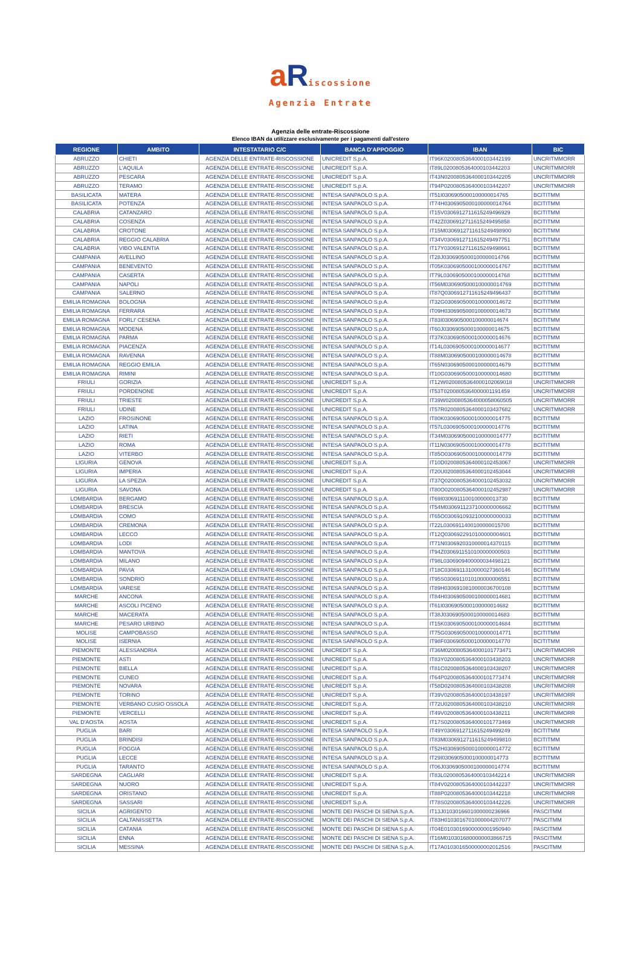a Riscossione
Agenzia Entrate
Agenzia delle entrate-Riscossione
Elenco IBAN da utilizzare esclusivamente per i pagamenti dall'estero
| REGIONE | AMBITO | INTESTATARIO C/C | BANCA D'APPOGGIO | IBAN | BIC |
| --- | --- | --- | --- | --- | --- |
| ABRUZZO | CHIETI | AGENZIA DELLE ENTRATE-RISCOSSIONE | UNICREDIT S.p.A. | IT96K0200805364000103442199 | UNCRITMMORR |
| ABRUZZO | L'AQUILA | AGENZIA DELLE ENTRATE-RISCOSSIONE | UNICREDIT S.p.A. | IT89L0200805364000103442203 | UNCRITMMORR |
| ABRUZZO | PESCARA | AGENZIA DELLE ENTRATE-RISCOSSIONE | UNICREDIT S.p.A. | IT43N0200805364000103442205 | UNCRITMMORR |
| ABRUZZO | TERAMO | AGENZIA DELLE ENTRATE-RISCOSSIONE | UNICREDIT S.p.A. | IT94P0200805364000103442207 | UNCRITMMORR |
| BASILICATA | MATERA | AGENZIA DELLE ENTRATE-RISCOSSIONE | INTESA SANPAOLO S.p.A. | IT51I0306905000100000014765 | BCITITMM |
| BASILICATA | POTENZA | AGENZIA DELLE ENTRATE-RISCOSSIONE | INTESA SANPAOLO S.p.A. | IT74H0306905000100000014764 | BCITITMM |
| CALABRIA | CATANZARO | AGENZIA DELLE ENTRATE-RISCOSSIONE | INTESA SANPAOLO S.p.A. | IT15V0306912711615249496929 | BCITITMM |
| CALABRIA | COSENZA | AGENZIA DELLE ENTRATE-RISCOSSIONE | INTESA SANPAOLO S.p.A. | IT42Z0306912711615249495858 | BCITITMM |
| CALABRIA | CROTONE | AGENZIA DELLE ENTRATE-RISCOSSIONE | INTESA SANPAOLO S.p.A. | IT15M0306912711615249498900 | BCITITMM |
| CALABRIA | REGGIO CALABRIA | AGENZIA DELLE ENTRATE-RISCOSSIONE | INTESA SANPAOLO S.p.A. | IT34V0306912711615249497751 | BCITITMM |
| CALABRIA | VIBO VALENTIA | AGENZIA DELLE ENTRATE-RISCOSSIONE | INTESA SANPAOLO S.p.A. | IT17Y0306912711615249498661 | BCITITMM |
| CAMPANIA | AVELLINO | AGENZIA DELLE ENTRATE-RISCOSSIONE | INTESA SANPAOLO S.p.A. | IT28J0306905000100000014766 | BCITITMM |
| CAMPANIA | BENEVENTO | AGENZIA DELLE ENTRATE-RISCOSSIONE | INTESA SANPAOLO S.p.A. | IT05K0306905000100000014767 | BCITITMM |
| CAMPANIA | CASERTA | AGENZIA DELLE ENTRATE-RISCOSSIONE | INTESA SANPAOLO S.p.A. | IT79L0306905000100000014768 | BCITITMM |
| CAMPANIA | NAPOLI | AGENZIA DELLE ENTRATE-RISCOSSIONE | INTESA SANPAOLO S.p.A. | IT56M0306905000100000014769 | BCITITMM |
| CAMPANIA | SALERNO | AGENZIA DELLE ENTRATE-RISCOSSIONE | INTESA SANPAOLO S.p.A. | IT87Q0306912711615249496437 | BCITITMM |
| EMILIA ROMAGNA | BOLOGNA | AGENZIA DELLE ENTRATE-RISCOSSIONE | INTESA SANPAOLO S.p.A. | IT32G0306905000100000014672 | BCITITMM |
| EMILIA ROMAGNA | FERRARA | AGENZIA DELLE ENTRATE-RISCOSSIONE | INTESA SANPAOLO S.p.A. | IT09H0306905000100000014673 | BCITITMM |
| EMILIA ROMAGNA | FORLI' CESENA | AGENZIA DELLE ENTRATE-RISCOSSIONE | INTESA SANPAOLO S.p.A. | IT83I0306905000100000014674 | BCITITMM |
| EMILIA ROMAGNA | MODENA | AGENZIA DELLE ENTRATE-RISCOSSIONE | INTESA SANPAOLO S.p.A. | IT60J0306905000100000014675 | BCITITMM |
| EMILIA ROMAGNA | PARMA | AGENZIA DELLE ENTRATE-RISCOSSIONE | INTESA SANPAOLO S.p.A. | IT37K0306905000100000014676 | BCITITMM |
| EMILIA ROMAGNA | PIACENZA | AGENZIA DELLE ENTRATE-RISCOSSIONE | INTESA SANPAOLO S.p.A. | IT14L0306905000100000014677 | BCITITMM |
| EMILIA ROMAGNA | RAVENNA | AGENZIA DELLE ENTRATE-RISCOSSIONE | INTESA SANPAOLO S.p.A. | IT88M0306905000100000014678 | BCITITMM |
| EMILIA ROMAGNA | REGGIO EMILIA | AGENZIA DELLE ENTRATE-RISCOSSIONE | INTESA SANPAOLO S.p.A. | IT65N0306905000100000014679 | BCITITMM |
| EMILIA ROMAGNA | RIMINI | AGENZIA DELLE ENTRATE-RISCOSSIONE | INTESA SANPAOLO S.p.A. | IT10G0306905000100000014680 | BCITITMM |
| FRIULI | GORIZIA | AGENZIA DELLE ENTRATE-RISCOSSIONE | UNICREDIT S.p.A. | IT12W0200805364000102069018 | UNCRITMMORR |
| FRIULI | PORDENONE | AGENZIA DELLE ENTRATE-RISCOSSIONE | UNICREDIT S.p.A. | IT53T0200805364000001191459 | UNCRITMMORR |
| FRIULI | TRIESTE | AGENZIA DELLE ENTRATE-RISCOSSIONE | UNICREDIT S.p.A. | IT39W0200805364000058060505 | UNCRITMMORR |
| FRIULI | UDINE | AGENZIA DELLE ENTRATE-RISCOSSIONE | UNICREDIT S.p.A. | IT57R0200805364000103437682 | UNCRITMMORR |
| LAZIO | FROSINONE | AGENZIA DELLE ENTRATE-RISCOSSIONE | INTESA SANPAOLO S.p.A. | IT80K0306905000100000014775 | BCITITMM |
| LAZIO | LATINA | AGENZIA DELLE ENTRATE-RISCOSSIONE | INTESA SANPAOLO S.p.A. | IT57L0306905000100000014776 | BCITITMM |
| LAZIO | RIETI | AGENZIA DELLE ENTRATE-RISCOSSIONE | INTESA SANPAOLO S.p.A. | IT34M0306905000100000014777 | BCITITMM |
| LAZIO | ROMA | AGENZIA DELLE ENTRATE-RISCOSSIONE | INTESA SANPAOLO S.p.A. | IT11N0306905000100000014778 | BCITITMM |
| LAZIO | VITERBO | AGENZIA DELLE ENTRATE-RISCOSSIONE | INTESA SANPAOLO S.p.A. | IT85O0306905000100000014779 | BCITITMM |
| LIGURIA | GENOVA | AGENZIA DELLE ENTRATE-RISCOSSIONE | UNICREDIT S.p.A. | IT10D0200805364000102453067 | UNCRITMMORR |
| LIGURIA | IMPERIA | AGENZIA DELLE ENTRATE-RISCOSSIONE | UNICREDIT S.p.A. | IT20U0200805364000102453044 | UNCRITMMORR |
| LIGURIA | LA SPEZIA | AGENZIA DELLE ENTRATE-RISCOSSIONE | UNICREDIT S.p.A. | IT37Q0200805364000102453032 | UNCRITMMORR |
| LIGURIA | SAVONA | AGENZIA DELLE ENTRATE-RISCOSSIONE | UNICREDIT S.p.A. | IT80O0200805364000102452987 | UNCRITMMORR |
| LOMBARDIA | BERGAMO | AGENZIA DELLE ENTRATE-RISCOSSIONE | INTESA SANPAOLO S.p.A. | IT69I0306911100100000013730 | BCITITMM |
| LOMBARDIA | BRESCIA | AGENZIA DELLE ENTRATE-RISCOSSIONE | INTESA SANPAOLO S.p.A. | IT54M0306911237100000006662 | BCITITMM |
| LOMBARDIA | COMO | AGENZIA DELLE ENTRATE-RISCOSSIONE | INTESA SANPAOLO S.p.A. | IT65O0306910932100000000033 | BCITITMM |
| LOMBARDIA | CREMONA | AGENZIA DELLE ENTRATE-RISCOSSIONE | INTESA SANPAOLO S.p.A. | IT22L0306911400100000015700 | BCITITMM |
| LOMBARDIA | LECCO | AGENZIA DELLE ENTRATE-RISCOSSIONE | INTESA SANPAOLO S.p.A. | IT12Q0306922910100000004601 | BCITITMM |
| LOMBARDIA | LODI | AGENZIA DELLE ENTRATE-RISCOSSIONE | INTESA SANPAOLO S.p.A. | IT71N0306920310000014370115 | BCITITMM |
| LOMBARDIA | MANTOVA | AGENZIA DELLE ENTRATE-RISCOSSIONE | INTESA SANPAOLO S.p.A. | IT94Z0306911510100000000503 | BCITITMM |
| LOMBARDIA | MILANO | AGENZIA DELLE ENTRATE-RISCOSSIONE | INTESA SANPAOLO S.p.A. | IT98L0306909400000034498121 | BCITITMM |
| LOMBARDIA | PAVIA | AGENZIA DELLE ENTRATE-RISCOSSIONE | INTESA SANPAOLO S.p.A. | IT18C0306911310000027360146 | BCITITMM |
| LOMBARDIA | SONDRIO | AGENZIA DELLE ENTRATE-RISCOSSIONE | INTESA SANPAOLO S.p.A. | IT95S0306911010100000006551 | BCITITMM |
| LOMBARDIA | VARESE | AGENZIA DELLE ENTRATE-RISCOSSIONE | INTESA SANPAOLO S.p.A. | IT89H0306910810000036700108 | BCITITMM |
| MARCHE | ANCONA | AGENZIA DELLE ENTRATE-RISCOSSIONE | INTESA SANPAOLO S.p.A. | IT84H0306905000100000014681 | BCITITMM |
| MARCHE | ASCOLI PICENO | AGENZIA DELLE ENTRATE-RISCOSSIONE | INTESA SANPAOLO S.p.A. | IT61I0306905000100000014682 | BCITITMM |
| MARCHE | MACERATA | AGENZIA DELLE ENTRATE-RISCOSSIONE | INTESA SANPAOLO S.p.A. | IT38J0306905000100000014683 | BCITITMM |
| MARCHE | PESARO URBINO | AGENZIA DELLE ENTRATE-RISCOSSIONE | INTESA SANPAOLO S.p.A. | IT15K0306905000100000014684 | BCITITMM |
| MOLISE | CAMPOBASSO | AGENZIA DELLE ENTRATE-RISCOSSIONE | INTESA SANPAOLO S.p.A. | IT75G0306905000100000014771 | BCITITMM |
| MOLISE | ISERNIA | AGENZIA DELLE ENTRATE-RISCOSSIONE | INTESA SANPAOLO S.p.A. | IT98F0306905000100000014770 | BCITITMM |
| PIEMONTE | ALESSANDRIA | AGENZIA DELLE ENTRATE-RISCOSSIONE | UNICREDIT S.p.A. | IT36M0200805364000101773471 | UNCRITMMORR |
| PIEMONTE | ASTI | AGENZIA DELLE ENTRATE-RISCOSSIONE | UNICREDIT S.p.A. | IT83Y0200805364000103438203 | UNCRITMMORR |
| PIEMONTE | BIELLA | AGENZIA DELLE ENTRATE-RISCOSSIONE | UNICREDIT S.p.A. | IT81C0200805364000103438207 | UNCRITMMORR |
| PIEMONTE | CUNEO | AGENZIA DELLE ENTRATE-RISCOSSIONE | UNICREDIT S.p.A. | IT64P0200805364000101773474 | UNCRITMMORR |
| PIEMONTE | NOVARA | AGENZIA DELLE ENTRATE-RISCOSSIONE | UNICREDIT S.p.A. | IT58D0200805364000103438208 | UNCRITMMORR |
| PIEMONTE | TORINO | AGENZIA DELLE ENTRATE-RISCOSSIONE | UNICREDIT S.p.A. | IT39V0200805364000103438197 | UNCRITMMORR |
| PIEMONTE | VERBANO CUSIO OSSOLA | AGENZIA DELLE ENTRATE-RISCOSSIONE | UNICREDIT S.p.A. | IT72U0200805364000103438210 | UNCRITMMORR |
| PIEMONTE | VERCELLI | AGENZIA DELLE ENTRATE-RISCOSSIONE | UNICREDIT S.p.A. | IT49V0200805364000103438211 | UNCRITMMORR |
| VAL D'AOSTA | AOSTA | AGENZIA DELLE ENTRATE-RISCOSSIONE | UNICREDIT S.p.A. | IT17S0200805364000101773469 | UNCRITMMORR |
| PUGLIA | BARI | AGENZIA DELLE ENTRATE-RISCOSSIONE | INTESA SANPAOLO S.p.A. | IT49Y0306912711615249499249 | BCITITMM |
| PUGLIA | BRINDISI | AGENZIA DELLE ENTRATE-RISCOSSIONE | INTESA SANPAOLO S.p.A. | IT83M0306912711615249499810 | BCITITMM |
| PUGLIA | FOGGIA | AGENZIA DELLE ENTRATE-RISCOSSIONE | INTESA SANPAOLO S.p.A. | IT52H0306905000100000014772 | BCITITMM |
| PUGLIA | LECCE | AGENZIA DELLE ENTRATE-RISCOSSIONE | INTESA SANPAOLO S.p.A. | IT29I0306905000100000014773 | BCITITMM |
| PUGLIA | TARANTO | AGENZIA DELLE ENTRATE-RISCOSSIONE | INTESA SANPAOLO S.p.A. | IT06J0306905000100000014774 | BCITITMM |
| SARDEGNA | CAGLIARI | AGENZIA DELLE ENTRATE-RISCOSSIONE | UNICREDIT S.p.A. | IT83L0200805364000103442214 | UNCRITMMORR |
| SARDEGNA | NUORO | AGENZIA DELLE ENTRATE-RISCOSSIONE | UNICREDIT S.p.A. | IT84V0200805364000103442237 | UNCRITMMORR |
| SARDEGNA | ORISTANO | AGENZIA DELLE ENTRATE-RISCOSSIONE | UNICREDIT S.p.A. | IT88P0200805364000103442218 | UNCRITMMORR |
| SARDEGNA | SASSARI | AGENZIA DELLE ENTRATE-RISCOSSIONE | UNICREDIT S.p.A. | IT78S0200805364000103442226 | UNCRITMMORR |
| SICILIA | AGRIGENTO | AGENZIA DELLE ENTRATE-RISCOSSIONE | MONTE DEI PASCHI DI SIENA S.p.A. | IT13J0103016601000000236966 | PASCITMM |
| SICILIA | CALTANISSETTA | AGENZIA DELLE ENTRATE-RISCOSSIONE | MONTE DEI PASCHI DI SIENA S.p.A. | IT83H0103016701000004207077 | PASCITMM |
| SICILIA | CATANIA | AGENZIA DELLE ENTRATE-RISCOSSIONE | MONTE DEI PASCHI DI SIENA S.p.A. | IT04E0103016900000001950940 | PASCITMM |
| SICILIA | ENNA | AGENZIA DELLE ENTRATE-RISCOSSIONE | MONTE DEI PASCHI DI SIENA S.p.A. | IT16M0103016800000003866715 | PASCITMM |
| SICILIA | MESSINA | AGENZIA DELLE ENTRATE-RISCOSSIONE | MONTE DEI PASCHI DI SIENA S.p.A. | IT17A0103016500000002012516 | PASCITMM |